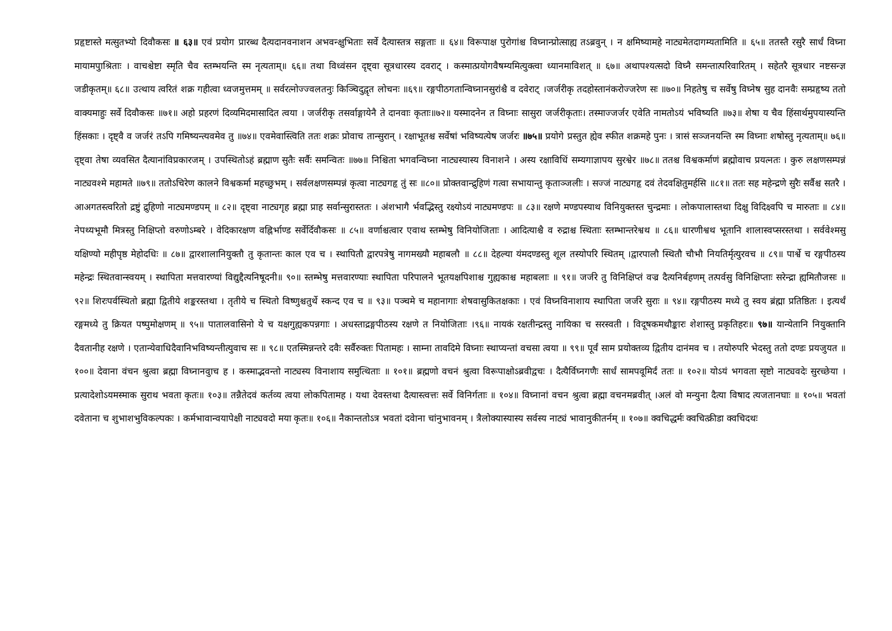प्रहृष्टास्ते मत्सुतभ्यो दिवौकसः ॥ ६३॥ एवं प्रयोग प्रारब्ध दैत्यदानवनाशन अभवन्क्षुभिताः सर्वे दैत्यास्तत्र सङ्गताः ॥ ६४॥ विरूपाक्ष पुरोगांश्च विघ्नान्प्रोत्साह्य तऽब्रवुन् । न क्षमिष्यामहे नाट्यमेतदागम्यतामिति ॥ ६५॥ ततस्तै रसुरै सार्धं विघ्ना मायामपुाश्रिताः । वाचश्चेष्टा स्मृति चैव स्तम्भयन्ति स्म नृत्यताम्॥ ६६॥ तथा विध्वंसन दृष्ट्वा सूत्रधारस्य दवराट् । कस्मात्प्रयोगवैषम्यमित्युक्त्वा ध्यानमाविशत् ॥ ६७॥ अथापश्यत्सदो विघ्नै समन्तात्परिवारितम् । सहेतरै सूत्रधार नष्टसन्ज्ञ जडीकृतम्॥ ६८॥ उत्थाय त्वरितं शक्र गहीत्वा ध्वजमुत्तमम् ॥ सर्वरत्नोज्ज्वलतनुः किञ्चिदुद्वृत लोचनः ॥६९॥ रङ्गपीठगतान्विघ्नानसुरांश्चै व दवेराट् ।जर्जरीकृ तदहोस्तानंकरोज्जरेण सः ॥७०॥ निहतेषु च सर्वेषु विघ्नेष सुह दानवैः सम्प्रहृष्य ततो वाक्यमाहुः सर्वे दिवौकसः ॥७१॥ अहो प्रहरणं दिव्यमिदमासादित त्वया । जर्जरीकृ तसर्वाङ्गायेनै ते दानवाः कृताः॥७२॥ यस्मादनेन त विघ्नाः सासुरा जर्जरीकृताः। तस्माज्जर्जर एवेति नामतोऽयं भविष्यति ॥७३॥ शेषा य चैव हिंसार्थमुपयास्यन्ति हिंसकाः । दृष्ट्वै व जर्जरं तऽपि गमिष्यन्त्यवमेव तु ॥७४॥ एवमेवास्त्विति ततः शक्रः प्रोवाच तान्सुरान् । रक्षाभूतश्च सर्वेषां भविष्यत्येष जर्जरः ॥७५॥ प्रयोगे प्रस्तुत ह्येव स्फीत शक्रमहे पुनः । त्रासं सञ्जनयन्ति स्म विघ्नाः शषोस्तु नृत्यताम्॥ ७६॥ दृष्ट्वा तेषा व्यवसित दैत्यानांविप्रकारजम् । उपस्थितोऽहं ब्रह्माण सुतैः सर्वैः समन्वितः ॥७७॥ निश्चिता भगवन्विघ्ना नाट्यस्यास्य विनाशने । अस्य रक्षाविधिं सम्यगाज्ञापय सुरश्वेर ॥७८॥ ततश्च विश्वकर्माणं ब्रह्मोवाच प्रयत्नतः । कुरु लक्षणसम्पन्नं नाट्यवश्मे महामते ॥७९॥ ततोऽचिरेण कालने विश्वकर्मा महच्छुभम् । सर्वलक्षणसम्पन्नं कृत्वा नाट्यगहृ तुं सः ॥८०॥ प्रोक्तवान्द्रुहिणं गत्वा सभायान्तु कृताञ्जलीः । सज्जं नाट्यगहृ दवं तेदवक्षितुमर्हसि ॥८१॥ ततः सह महेन्द्रणे सुरैः सर्वैश्च सतरै । आअगतस्त्वरितो द्रष्टुं द्रुहिणो नाट्यमण्डपम् ॥ ८२॥ दृष्ट्वा नाट्यगृह ब्रह्मा प्राह सर्वान्सुरास्ततः । अंशभागै र्भवद्भिस्तु रक्ष्योऽयं नाट्यमण्डपः ॥ ८३॥ रक्षणे मण्डपस्याथ विनियुक्तस्त चुन्द्रमाः । लोकपालास्तथा दिक्षु विदिक्ष्वपि च मारुताः ॥ ८४॥ नेपथ्यभूमौ मित्रस्तु निक्षिप्तो वरुणोऽम्बरे । वेदिकारक्षण वह्निर्भाण्ड सर्वेर्दिवौकसः ॥ ८५॥ वर्णाश्चत्वार एवाथ स्तम्भेषु विनियोजिताः । आदित्याश्चै व रुद्राश्च स्थिताः स्तम्भान्तरेश्वथ ॥ ८६॥ धारणीश्वथ भूतानि शालास्वप्सरस्तथा । सर्ववेश्मसु यक्षिण्यो महीपृष्ठ मेहोदधिः ॥ ८७॥ द्वारशालानियुक्तौ तु कृतान्तः काल एव च । स्थापितौ द्वारपत्रेषु नागमख्यौ महाबलौ ॥ ८८॥ देहल्या यंमदण्डस्तु शूल तस्योपरि स्थितम् ।द्वारपालौ स्थितौ चौभौ नियतिर्मृत्युरवच ॥ ८९॥ पार्श्वे च रङ्गपीठस्य महेन्द्रः स्थितवान्स्वयम् । स्थापिता मत्तवारण्यां विद्युद्दैत्यनिषूदनी॥ ९०॥ स्तम्भेषु मत्तवारण्याः स्थापिता परिपालने भूतयक्षपिशाश्च गुह्यकाश्च महाबलाः ॥ ९१॥ जर्जरे तु विनिक्षिप्तं वज्र दैत्यनिर्बहणम् तत्पर्वसु विनिक्षिप्ताः सरेन्द्रा ह्यमितौजसः ॥ ९२॥ शिरःपर्वस्थितो ब्रह्मा द्वितीये शङ्करस्तथा । तृतीये च स्थितो विष्णुश्चतुर्थे स्कन्द एव च ॥ ९३॥ पञ्चमे च महानागाः शेषवासुकितक्षकाः । एवं विघ्नविनाशाय स्थापिता जर्जरे सुराः ॥ ९४॥ रङ्गपीठस्य मध्ये तु स्वय ब्रंह्मा प्रतिष्ठितः । इत्यर्थं रङ्गमध्ये तु क्रियत पष्पुमोक्षणम् ॥ ९५॥ पातालवासिनो ये च यक्षगुह्यकपन्नगाः । अधस्ताद्रङ्गपीठस्य रक्षणे त नियोजिताः ।९६॥ नायकं रक्षतीन्द्रस्तु नायिका च सरस्वती । विदूषकमथौङ्कारः शेशास्तु प्रकृतिहरः॥ ९७॥ यान्येतानि नियुक्तानि दैवतानीह रक्षणे । एतान्येवाधिदैवानिभविष्यन्तीत्युवाच सः ॥ ९८॥ एतस्मिन्नन्तरे दवैः सर्वैरुक्तः पितामहः । साम्ना तावदिमे विघ्नाः स्थाप्यन्तां वचसा त्वया ॥ ९९॥ पूर्वं साम प्रयोक्तव्य द्वितीय दानंमव च । तयोरुपरि भेदस्तु ततो दण्डः प्रयजुयत ॥ १००॥ देवाना वंचन श्रुत्वा ब्रह्मा विघ्नानवुाच ह । कस्माद्भवन्तो नाट्यस्य विनाशाय समुत्थिताः ॥ १०१॥ ब्रह्मणो वचनं श्रुत्वा विरूपाक्षोऽब्रवीद्वचः । दैत्यैर्विघ्नगणैः सार्धं सामपवूमिर्दं ततः ॥ १०२॥ योऽयं भगवता सृष्टो नाट्यवदेः सुरच्छेया । प्रत्यादेशोऽयमस्माक सुराथ भवता कृतः॥ १०३॥ तन्नैतेदवं कर्तव्य त्वया लोकपितामह । यथा देवस्तथा दैत्यास्त्वत्तः सर्वे विनिर्गताः ॥ १०४॥ विघ्नानां वचन श्रुत्वा ब्रह्मा वचनमब्रवीत् ।अलं वो मन्युना दैत्या विषाद त्यजतानघाः ॥ १०५॥ भवतां दवेताना च शुभाशभुविकल्पकः । कर्मभावान्वयापेक्षी नाट्यवदो मया कृतः॥ १०६॥ नैकान्ततोऽत्र भवतां दवेाना चांनुभावनम् । त्रैलोक्यास्यास्य सर्वस्य नाट्यं भावानुकीतर्नम् ॥ १०७॥ क्वचिद्धर्मः क्वचित्क्रीडा क्वचिदथः